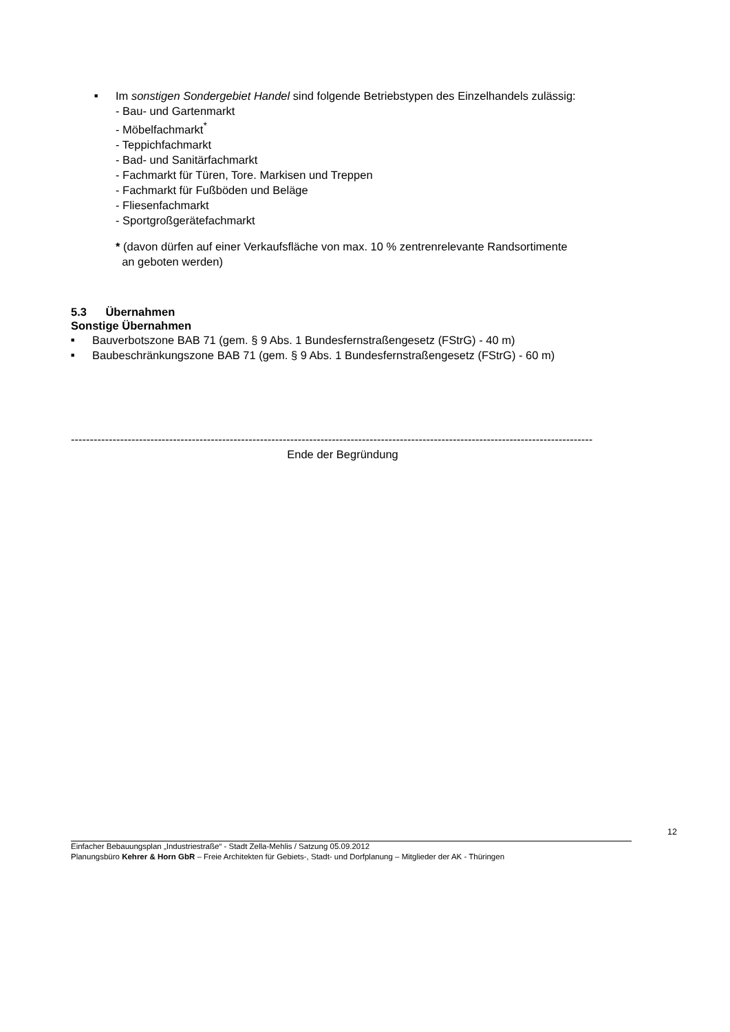■ Im sonstigen Sondergebiet Handel sind folgende Betriebstypen des Einzelhandels zulässig:
- Bau- und Gartenmarkt
- Möbelfachmarkt<sup>*</sup>
- Teppichfachmarkt
- Bad- und Sanitärfachmarkt
- Fachmarkt für Türen, Tore. Markisen und Treppen
- Fachmarkt für Fußböden und Beläge
- Fliesenfachmarkt
- Sportgroßgerätefachmarkt
* (davon dürfen auf einer Verkaufsfläche von max. 10 % zentrenrelevante Randsortimente
an geboten werden)
5.3 Übernahmen
Sonstige Übernahmen
■ Bauverbotszone BAB 71 (gem. § 9 Abs. 1 Bundesfernstraßengesetz (FStrG) - 40 m)
■ Baubeschränkungszone BAB 71 (gem. § 9 Abs. 1 Bundesfernstraßengesetz (FStrG) - 60 m)
------------------------------------------------------------------------------------------------------------------------------------------
Ende der Begründung
12
Einfacher Bebauungsplan „Industriestraße“ - Stadt Zella-Mehlis / Satzung 05.09.2012
Planungsbüro Kehrer & Horn GbR – Freie Architekten für Gebiets-, Stadt- und Dorfplanung – Mitglieder der AK - Thüringen